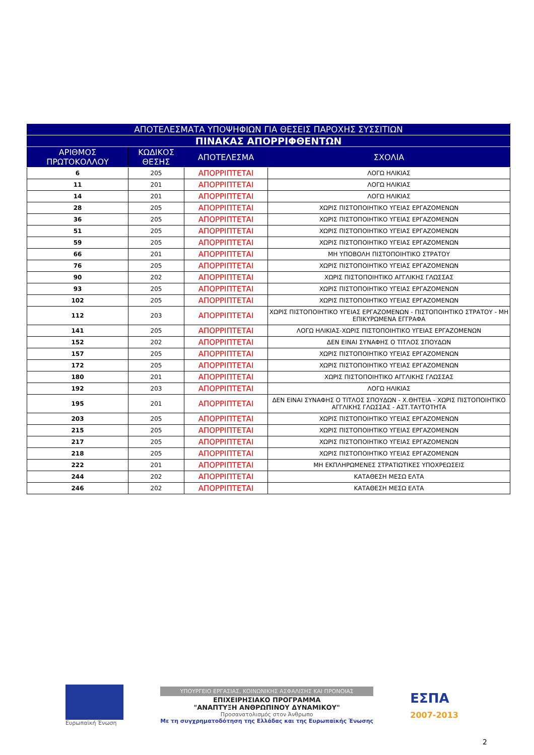| ΑΠΟΤΕΛΕΣΜΑΤΑ ΥΠΟΨΗΦΙΩΝ ΓΙΑ ΘΕΣΕΙΣ ΠΑΡΟΧΗΣ ΣΥΣΣΙΤΙΩΝ | | | |
| --- | --- | --- | --- |
| ΠΙΝΑΚΑΣ ΑΠΟΡΡΙΦΘΕΝΤΩΝ | | | |
| ΑΡΙΘΜΟΣ ΠΡΩΤΟΚΟΛΛΟΥ | ΚΩΔΙΚΟΣ ΘΕΣΗΣ | ΑΠΟΤΕΛΕΣΜΑ | ΣΧΟΛΙΑ |
| 6 | 205 | ΑΠΟΡΡΙΠΤΕΤΑΙ | ΛΟΓΩ ΗΛΙΚΙΑΣ |
| 11 | 201 | ΑΠΟΡΡΙΠΤΕΤΑΙ | ΛΟΓΩ ΗΛΙΚΙΑΣ |
| 14 | 201 | ΑΠΟΡΡΙΠΤΕΤΑΙ | ΛΟΓΩ ΗΛΙΚΙΑΣ |
| 28 | 205 | ΑΠΟΡΡΙΠΤΕΤΑΙ | ΧΩΡΙΣ ΠΙΣΤΟΠΟΙΗΤΙΚΟ ΥΓΕΙΑΣ ΕΡΓΑΖΟΜΕΝΩΝ |
| 36 | 205 | ΑΠΟΡΡΙΠΤΕΤΑΙ | ΧΩΡΙΣ ΠΙΣΤΟΠΟΙΗΤΙΚΟ ΥΓΕΙΑΣ ΕΡΓΑΖΟΜΕΝΩΝ |
| 51 | 205 | ΑΠΟΡΡΙΠΤΕΤΑΙ | ΧΩΡΙΣ ΠΙΣΤΟΠΟΙΗΤΙΚΟ ΥΓΕΙΑΣ ΕΡΓΑΖΟΜΕΝΩΝ |
| 59 | 205 | ΑΠΟΡΡΙΠΤΕΤΑΙ | ΧΩΡΙΣ ΠΙΣΤΟΠΟΙΗΤΙΚΟ ΥΓΕΙΑΣ ΕΡΓΑΖΟΜΕΝΩΝ |
| 66 | 201 | ΑΠΟΡΡΙΠΤΕΤΑΙ | ΜΗ ΥΠΟΒΟΛΗ ΠΙΣΤΟΠΟΙΗΤΙΚΟ ΣΤΡΑΤΟΥ |
| 76 | 205 | ΑΠΟΡΡΙΠΤΕΤΑΙ | ΧΩΡΙΣ ΠΙΣΤΟΠΟΙΗΤΙΚΟ ΥΓΕΙΑΣ ΕΡΓΑΖΟΜΕΝΩΝ |
| 90 | 202 | ΑΠΟΡΡΙΠΤΕΤΑΙ | ΧΩΡΙΣ ΠΙΣΤΟΠΟΙΗΤΙΚΟ ΑΓΓΛΙΚΗΣ ΓΛΩΣΣΑΣ |
| 93 | 205 | ΑΠΟΡΡΙΠΤΕΤΑΙ | ΧΩΡΙΣ ΠΙΣΤΟΠΟΙΗΤΙΚΟ ΥΓΕΙΑΣ ΕΡΓΑΖΟΜΕΝΩΝ |
| 102 | 205 | ΑΠΟΡΡΙΠΤΕΤΑΙ | ΧΩΡΙΣ ΠΙΣΤΟΠΟΙΗΤΙΚΟ ΥΓΕΙΑΣ ΕΡΓΑΖΟΜΕΝΩΝ |
| 112 | 203 | ΑΠΟΡΡΙΠΤΕΤΑΙ | ΧΩΡΙΣ ΠΙΣΤΟΠΟΙΗΤΙΚΟ ΥΓΕΙΑΣ ΕΡΓΑΖΟΜΕΝΩΝ - ΠΙΣΤΟΠΟΙΗΤΙΚΟ ΣΤΡΑΤΟΥ - ΜΗ ΕΠΙΚΥΡΩΜΕΝΑ ΕΓΓΡΑΦΑ |
| 141 | 205 | ΑΠΟΡΡΙΠΤΕΤΑΙ | ΛΟΓΩ ΗΛΙΚΙΑΣ-ΧΩΡΙΣ ΠΙΣΤΟΠΟΙΗΤΙΚΟ ΥΓΕΙΑΣ ΕΡΓΑΖΟΜΕΝΩΝ |
| 152 | 202 | ΑΠΟΡΡΙΠΤΕΤΑΙ | ΔΕΝ ΕΙΝΑΙ ΣΥΝΑΦΗΣ Ο ΤΙΤΛΟΣ ΣΠΟΥΔΩΝ |
| 157 | 205 | ΑΠΟΡΡΙΠΤΕΤΑΙ | ΧΩΡΙΣ ΠΙΣΤΟΠΟΙΗΤΙΚΟ ΥΓΕΙΑΣ ΕΡΓΑΖΟΜΕΝΩΝ |
| 172 | 205 | ΑΠΟΡΡΙΠΤΕΤΑΙ | ΧΩΡΙΣ ΠΙΣΤΟΠΟΙΗΤΙΚΟ ΥΓΕΙΑΣ ΕΡΓΑΖΟΜΕΝΩΝ |
| 180 | 201 | ΑΠΟΡΡΙΠΤΕΤΑΙ | ΧΩΡΙΣ ΠΙΣΤΟΠΟΙΗΤΙΚΟ ΑΓΓΛΙΚΗΣ ΓΛΩΣΣΑΣ |
| 192 | 203 | ΑΠΟΡΡΙΠΤΕΤΑΙ | ΛΟΓΩ ΗΛΙΚΙΑΣ |
| 195 | 201 | ΑΠΟΡΡΙΠΤΕΤΑΙ | ΔΕΝ ΕΙΝΑΙ ΣΥΝΑΦΗΣ Ο ΤΙΤΛΟΣ ΣΠΟΥΔΩΝ - Χ.ΘΗΤΕΙΑ - ΧΩΡΙΣ ΠΙΣΤΟΠΟΙΗΤΙΚΟ ΑΓΓΛΙΚΗΣ ΓΛΩΣΣΑΣ - ΑΣΤ.ΤΑΥΤΟΤΗΤΑ |
| 203 | 205 | ΑΠΟΡΡΙΠΤΕΤΑΙ | ΧΩΡΙΣ ΠΙΣΤΟΠΟΙΗΤΙΚΟ ΥΓΕΙΑΣ ΕΡΓΑΖΟΜΕΝΩΝ |
| 215 | 205 | ΑΠΟΡΡΙΠΤΕΤΑΙ | ΧΩΡΙΣ ΠΙΣΤΟΠΟΙΗΤΙΚΟ ΥΓΕΙΑΣ ΕΡΓΑΖΟΜΕΝΩΝ |
| 217 | 205 | ΑΠΟΡΡΙΠΤΕΤΑΙ | ΧΩΡΙΣ ΠΙΣΤΟΠΟΙΗΤΙΚΟ ΥΓΕΙΑΣ ΕΡΓΑΖΟΜΕΝΩΝ |
| 218 | 205 | ΑΠΟΡΡΙΠΤΕΤΑΙ | ΧΩΡΙΣ ΠΙΣΤΟΠΟΙΗΤΙΚΟ ΥΓΕΙΑΣ ΕΡΓΑΖΟΜΕΝΩΝ |
| 222 | 201 | ΑΠΟΡΡΙΠΤΕΤΑΙ | ΜΗ ΕΚΠΛΗΡΩΜΕΝΕΣ ΣΤΡΑΤΙΩΤΙΚΕΣ ΥΠΟΧΡΕΩΣΕΙΣ |
| 244 | 202 | ΑΠΟΡΡΙΠΤΕΤΑΙ | ΚΑΤΑΘΕΣΗ ΜΕΣΩ ΕΛΤΑ |
| 246 | 202 | ΑΠΟΡΡΙΠΤΕΤΑΙ | ΚΑΤΑΘΕΣΗ ΜΕΣΩ ΕΛΤΑ |
Ευρωπαϊκή Ένωση
ΥΠΟΥΡΓΕΙΟ ΕΡΓΑΣΙΑΣ, ΚΟΙΝΩΝΙΚΗΣ ΑΣΦΑΛΙΣΗΣ ΚΑΙ ΠΡΟΝΟΙΑΣ
ΕΠΙΧΕΙΡΗΣΙΑΚΟ ΠΡΟΓΡΑΜΜΑ
"ΑΝΑΠΤΥΞΗ ΑΝΘΡΩΠΙΝΟΥ ΔΥΝΑΜΙΚΟΥ"
Προσανατολισμός στον Άνθρωπο
Με τη συγχρηματοδότηση της Ελλάδας και της Ευρωπαϊκής Ένωσης
ΕΣΠΑ
2007-2013
2